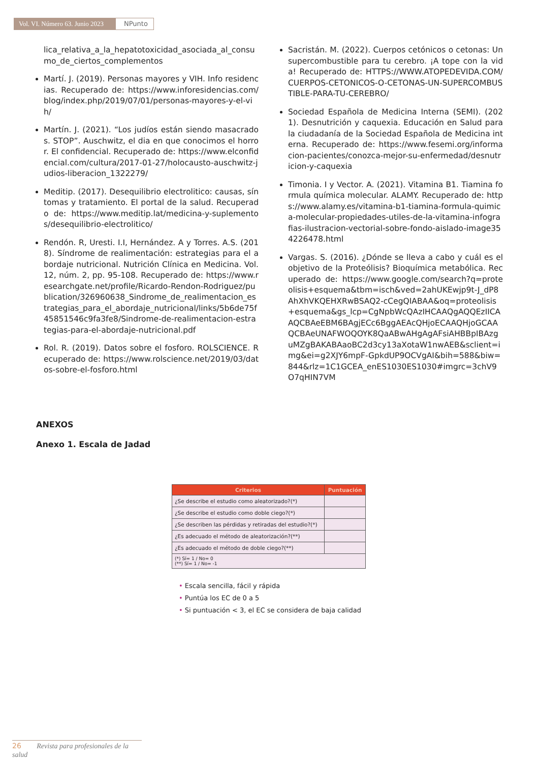Vol. VI. Número 63. Junio 2023
NPunto
lica_relativa_a_la_hepatotoxicidad_asociada_al_consumo_de_ciertos_complementos
Martí. J. (2019). Personas mayores y VIH. Info residencias. Recuperado de: https://www.inforesidencias.com/blog/index.php/2019/07/01/personas-mayores-y-el-vih/
Martín. J. (2021). “Los judíos están siendo masacrados. STOP”. Auschwitz, el dia en que conocimos el horror. El confidencial. Recuperado de: https://www.elconfidencial.com/cultura/2017-01-27/holocausto-auschwitz-judios-liberacion_1322279/
Meditip. (2017). Desequilibrio electrolitico: causas, síntomas y tratamiento. El portal de la salud. Recuperado de: https://www.meditip.lat/medicina-y-suplementos/desequilibrio-electrolitico/
Rendón. R, Uresti. I.I, Hernández. A y Torres. A.S. (2018). Síndrome de realimentación: estrategias para el abordaje nutricional. Nutrición Clínica en Medicina. Vol.12, núm. 2, pp. 95-108. Recuperado de: https://www.researchgate.net/profile/Ricardo-Rendon-Rodriguez/publication/326960638_Sindrome_de_realimentacion_estrategias_para_el_abordaje_nutricional/links/5b6de75f45851546c9fa3fe8/Sindrome-de-realimentacion-estrategias-para-el-abordaje-nutricional.pdf
Rol. R. (2019). Datos sobre el fosforo. ROLSCIENCE. Recuperado de: https://www.rolscience.net/2019/03/datos-sobre-el-fosforo.html
Sacristán. M. (2022). Cuerpos cetónicos o cetonas: Un supercombustible para tu cerebro. ¡A tope con la vida! Recuperado de: HTTPS://WWW.ATOPEDEVIDA.COM/CUERPOS-CETONICOS-O-CETONAS-UN-SUPERCOMBUSTIBLE-PARA-TU-CEREBRO/
Sociedad Española de Medicina Interna (SEMI). (2021). Desnutrición y caquexia. Educación en Salud para la ciudadanía de la Sociedad Española de Medicina interna. Recuperado de: https://www.fesemi.org/informacion-pacientes/conozca-mejor-su-enfermedad/desnutricion-y-caquexia
Timonia. I y Vector. A. (2021). Vitamina B1. Tiamina formula química molecular. ALAMY. Recuperado de: https://www.alamy.es/vitamina-b1-tiamina-formula-quimica-molecular-propiedades-utiles-de-la-vitamina-infografias-ilustracion-vectorial-sobre-fondo-aislado-image354226478.html
Vargas. S. (2016). ¿Dónde se lleva a cabo y cuál es el objetivo de la Proteólisis? Bioquímica metabólica. Recuperado de: https://www.google.com/search?q=proteolisis+esquema&tbm=isch&ved=2ahUKEwjp9t-J_dP8AhXhVKQEHXRwBSAQ2-cCegQIABAA&oq=proteolisis+esquema&gs_lcp=CgNpbWcQAzIHCAAQgAQQEzIICAAQCBAeEBM6BAgjECc6BggAEAcQHjoECAAQHjoGCAAQCBAeUNAFWOQOYK8QaABwAHgAgAFsiAHBBpIBAzguMZgBAKABAaoBC2d3cy13aXotaW1nwAEB&sclient=img&ei=g2XJY6mpF-GpkdUP9OCVgAI&bih=588&biw=844&rlz=1C1GCEA_enES1030ES1030#imgrc=3chV9O7qHIN7VM
ANEXOS
Anexo 1. Escala de Jadad
| Criterios | Puntuación |
| --- | --- |
| ¿Se describe el estudio como aleatorizado?(*) | |
| ¿Se describe el estudio como doble ciego?(*) | |
| ¿Se describen las pérdidas y retiradas del estudio?(*) | |
| ¿Es adecuado el método de aleatorización?(**) | |
| ¿Es adecuado el método de doble ciego?(**) | |
| (*) Sí= 1 / No= 0 (**) Sí= 1 / No= -1 | |
• Escala sencilla, fácil y rápida
• Puntúa los EC de 0 a 5
• Si puntuación < 3, el EC se considera de baja calidad
26 Revista para profesionales de la salud